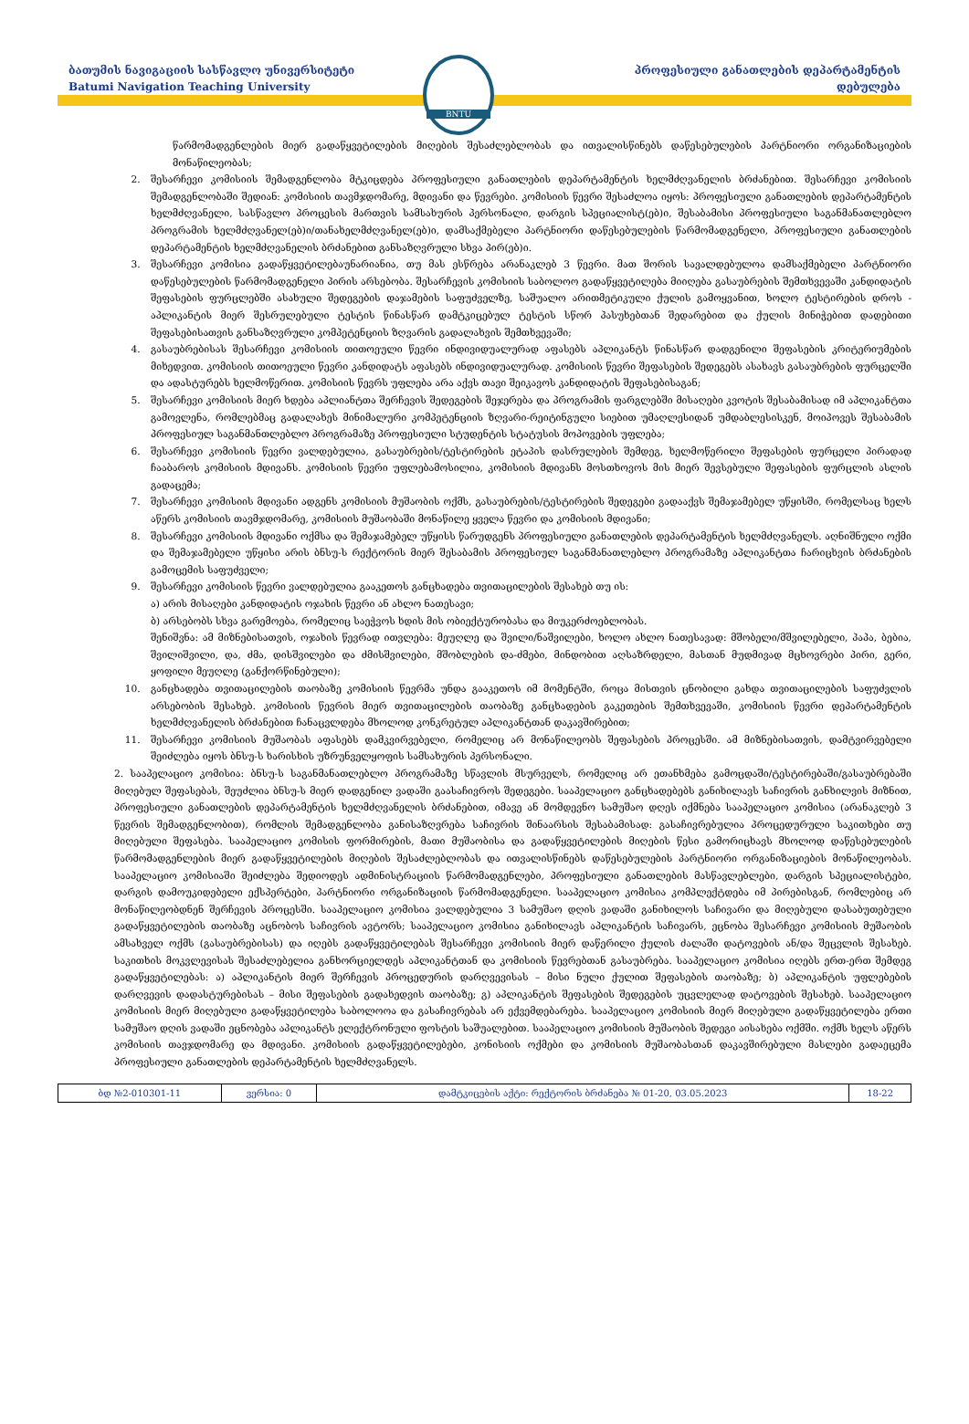ბათუმის ნავიგაციის სასწავლო უნივერსიტეტი
Batumi Navigation Teaching University
BNTU
პროფესიული განათლების დეპარტამენტის
დებულება
წარმომადგენლების მიერ გადაწყვეტილების მიღების შესაძლებლობას და ითვალისწინებს დაწესებულების პარტნიორი ორგანიზაციების მონაწილეობას;
2. შესარჩევი კომისიის შემადგენლობა მტკიცდება პროფესიული განათლების დეპარტამენტის ხელმძღვანელის ბრძანებით. შესარჩევი კომისიის შემადგენლობაში შედიან: კომისიის თავმჯდომარე, მდივანი და წევრები. კომისიის წევრი შესაძლოა იყოს: პროფესიული განათლების დეპარტამენტის ხელმძღვანელი, სასწავლო პროცესის მართვის სამსახურის პერსონალი, დარგის სპეციალისტ(ებ)ი, შესაბამისი პროფესიული საგანმანათლებლო პროგრამის ხელმძღვანელ(ებ)ი/თანახელმძღვანელ(ებ)ი, დამსაქმებელი პარტნიორი დაწესებულების წარმომადგენელი, პროფესიული განათლების დეპარტამენტის ხელმძღვანელის ბრძანებით განსაზღვრული სხვა პირ(ებ)ი.
3. შესარჩევი კომისია გადაწყვეტილებაუნარიანია, თუ მას ესწრება არანაკლებ 3 წევრი. მათ შორის სავალდებულოა დამსაქმებელი პარტნიორი დაწესებულების წარმომადგენელი პირის არსებობა. შესარჩევის კომისიის საბოლოო გადაწყვეტილება მიიღება გასაუბრების შემთხვევაში კანდიდატის შეფასების ფურცლებში ასახული შედეგების დაჯამების საფუძველზე, საშუალო არითმეტიკული ქულის გამოყვანით, ხოლო ტესტირების დროს - აპლიკანტის მიერ შესრულებული ტესტის წინასწარ დამტკიცებულ ტესტის სწორ პასუხებთან შედარებით და ქულის მინიჭებით დადებითი შეფასებისათვის განსაზღვრული კომპეტენციის ზღვარის გადალახვის შემთხვევაში;
4. გასაუბრებისას შესარჩევი კომისიის თითოეული წევრი ინდივიდუალურად აფასებს აპლიკანტს წინასწარ დადგენილი შეფასების კრიტერიუმების მიხედვით. კომისიის თითოეული წევრი კანდიდატს აფასებს ინდივიდუალურად. კომისიის წევრი შეფასების შედეგებს ასახავს გასაუბრების ფურცელში და ადასტურებს ხელმოწერით. კომისიის წევრს უფლება არა აქვს თავი შეიკავოს კანდიდატის შეფასებისაგან;
5. შესარჩევი კომისიის მიერ ხდება აპლიანტთა შერჩევის შედეგების შეჯერება და პროგრამის ფარგლებში მისაღები კვოტის შესაბამისად იმ აპლიკანტთა გამოვლენა, რომლებმაც გადალახეს მინიმალური კომპეტენციის ზღვარი-რეიტინგული სიებით უმაღლესიდან უმდაბლესისკენ, მოიპოვეს შესაბამის პროფესიულ საგანმანთლებლო პროგრამაზე პროფესიული სტუდენტის სტატუსის მოპოვების უფლება;
6. შესარჩევი კომისიის წევრი ვალდებულია, გასაუბრების/ტესტირების ეტაპის დასრულების შემდეგ, ხელმოწერილი შეფასების ფურცელი პირადად ჩააბაროს კომისიის მდივანს. კომისიის წევრი უფლებამოსილია, კომისიის მდივანს მოსთხოვოს მის მიერ შევსებული შეფასების ფურცლის ასლის გადაცემა;
7. შესარჩევი კომისიის მდივანი ადგენს კომისიის მუშაობის ოქმს, გასაუბრების/ტესტირების შედეგები გადააქვს შემაჯამებელ უწყისში, რომელსაც ხელს აწერს კომისიის თავმჯდომარე, კომისიის მუშაობაში მონაწილე ყველა წევრი და კომისიის მდივანი;
8. შესარჩევი კომისიის მდივანი ოქმსა და შემაჯამებელ უწყისს წარუდგენს პროფესიული განათლების დეპარტამენტის ხელმძღვანელს. აღნიშნული ოქმი და შემაჯამებელი უწყისი არის ბნსუ-ს რექტორის მიერ შესაბამის პროფესიულ საგანმანათლებლო პროგრამაზე აპლიკანტთა ჩარიცხვის ბრძანების გამოცემის საფუძველი;
9. შესარჩევი კომისიის წევრი ვალდებულია გააკეთოს განცხადება თვითაცილების შესახებ თუ ის:
ა) არის მისაღები კანდიდატის ოჯახის წევრი ან ახლო ნათესავი;
ბ) არსებობს სხვა გარემოება, რომელიც საეჭვოს ხდის მის ობიექტურობასა და მიუკერძოებლობას.
შენიშვნა: ამ მიზნებისათვის, ოჯახის წევრად ითვლება: მეუღლე და შვილი/ნაშვილები, ხოლო ახლო ნათესავად: მშობელი/მშვილებელი, პაპა, ბებია, შვილიშვილი, და, ძმა, დისშვილები და ძმისშვილები, მშობლების და-ძმები, მინდობით აღსაზრდელი, მასთან მუდმივად მცხოვრები პირი, გერი, ყოფილი მეუღლე (განქორწინებული);
10. განცხადება თვითაცილების თაობაზე კომისიის წევრმა უნდა გააკეთოს იმ მომენტში, როცა მისთვის ცნობილი გახდა თვითაცილების საფუძვლის არსებობის შესახებ. კომისიის წევრის მიერ თვითაცილების თაობაზე განცხადების გაკეთების შემთხვევაში, კომისიის წევრი დეპარტამენტის ხელმძღვანელის ბრძანებით ჩანაცვლდება მხოლოდ კონკრეტულ აპლიკანტთან დაკავშირებით;
11. შესარჩევი კომისიის მუშაობას აფასებს დამკვირვებელი, რომელიც არ მონაწილეობს შეფასების პროცესში. ამ მიზნებისათვის, დამტვირვებელი შეიძლება იყოს ბნსუ-ს ხარისხის უზრუნველყოფის სამსახურის პერსონალი.
2. სააპელაციო კომისია: ბნსუ-ს საგანმანათლებლო პროგრამაზე სწავლის მსურველს, რომელიც არ ეთანხმება გამოცდაში/ტესტირებაში/გასაუბრებაში მიღებულ შეფასებას, შეუძლია ბნსუ-ს მიერ დადგენილ ვადაში გაასაჩივროს შედეგები. სააპელაციო განცხადებებს განიხილავს საჩივრის განხილვის მიზნით, პროფესიული განათლების დეპარტამენტის ხელმძღვანელის ბრძანებით, იმავე ან მომდევნო სამუშაო დღეს იქმნება სააპელაციო კომისია (არანაკლებ 3 წევრის შემადგენლობით), რომლის შემადგენლობა განისაზღვრება საჩივრის შინაარსის შესაბამისად: გასაჩივრებულია პროცედურული საკითხები თუ მიღებული შეფასება. სააპელაციო კომისის ფორმირების, მათი მუშაობისა და გადაწყვეტილების მიღების წესი გამორიცხავს მხოლოდ დაწესებულების წარმომადგენლების მიერ გადაწყვეტილების მიღების შესაძლებლობას და ითვალისწინებს დაწესებულების პარტნიორი ორგანიზაციების მონაწილეობას. სააპელაციო კომისიაში შეიძლება შედიოდეს ადმინისტრაციის წარმომადგენლები, პროფესიული განათლების მასწავლებლები, დარგის სპეციალისტები, დარგის დამოუკიდებელი ექსპერტები, პარტნიორი ორგანიზაციის წარმომადგენელი. სააპელაციო კომისია კომპლექტდება იმ პირებისგან, რომლებიც არ მონაწილეობდნენ შერჩევის პროცესში. სააპელაციო კომისია ვალდებულია 3 სამუშაო დღის ვადაში განიხილოს საჩივარი და მიღებული დასაბუთებული გადაწყვეტილების თაობაზე აცნობოს საჩივრის ავტორს; სააპელაციო კომისია განიხილავს აპლიკანტის საჩივარს, ეცნობა შესარჩევი კომისიის მუშაობის ამსახველ ოქმს (გასაუბრებისას) და იღებს გადაწყვეტილებას შესარჩევი კომისიის მიერ დაწერილი ქულის ძალაში დატოვების ან/და შეცვლის შესახებ. საკითხის მოკვლევისას შესაძლებელია განხორციელდეს აპლიკანტთან და კომისიის წევრებთან გასაუბრება. სააპელაციო კომისია იღებს ერთ-ერთ შემდეგ გადაწყვეტილებას: ა) აპლიკანტის მიერ შერჩევის პროცედურის დარღვევისას – მისი ნული ქულით შეფასების თაობაზე; ბ) აპლიკანტის უფლებების დარღვევის დადასტურებისას – მისი შეფასების გადახედვის თაობაზე; გ) აპლიკანტის შეფასების შედეგების უცვლელად დატოვების შესახებ. სააპელაციო კომისიის მიერ მიღებული გადაწყვეტილება საბოლოოა და გასაჩივრებას არ ექვემდებარება. სააპელაციო კომისიის მიერ მიღებული გადაწყვეტილება ერთი სამუშაო დღის ვადაში ეცნობება აპლიკანტს ელექტრონული ფოსტის საშუალებით. სააპელაციო კომისიის მუშაობის შედეგი აისახება ოქმში. ოქმს ხელს აწერს კომისიის თავჯდომარე და მდივანი. კომისიის გადაწყვეტილებები, კონისიის ოქმები და კომისიის მუშაობასთან დაკავშირებული მასლები გადაეცემა პროფესიული განათლების დეპარტამენტის ხელმძღვანელს.
| ბდ №2-010301-11 | ვერსია: 0 | დამტკიცების აქტი: რექტორის ბრძანება № 01-20, 03.05.2023 | 18-22 |